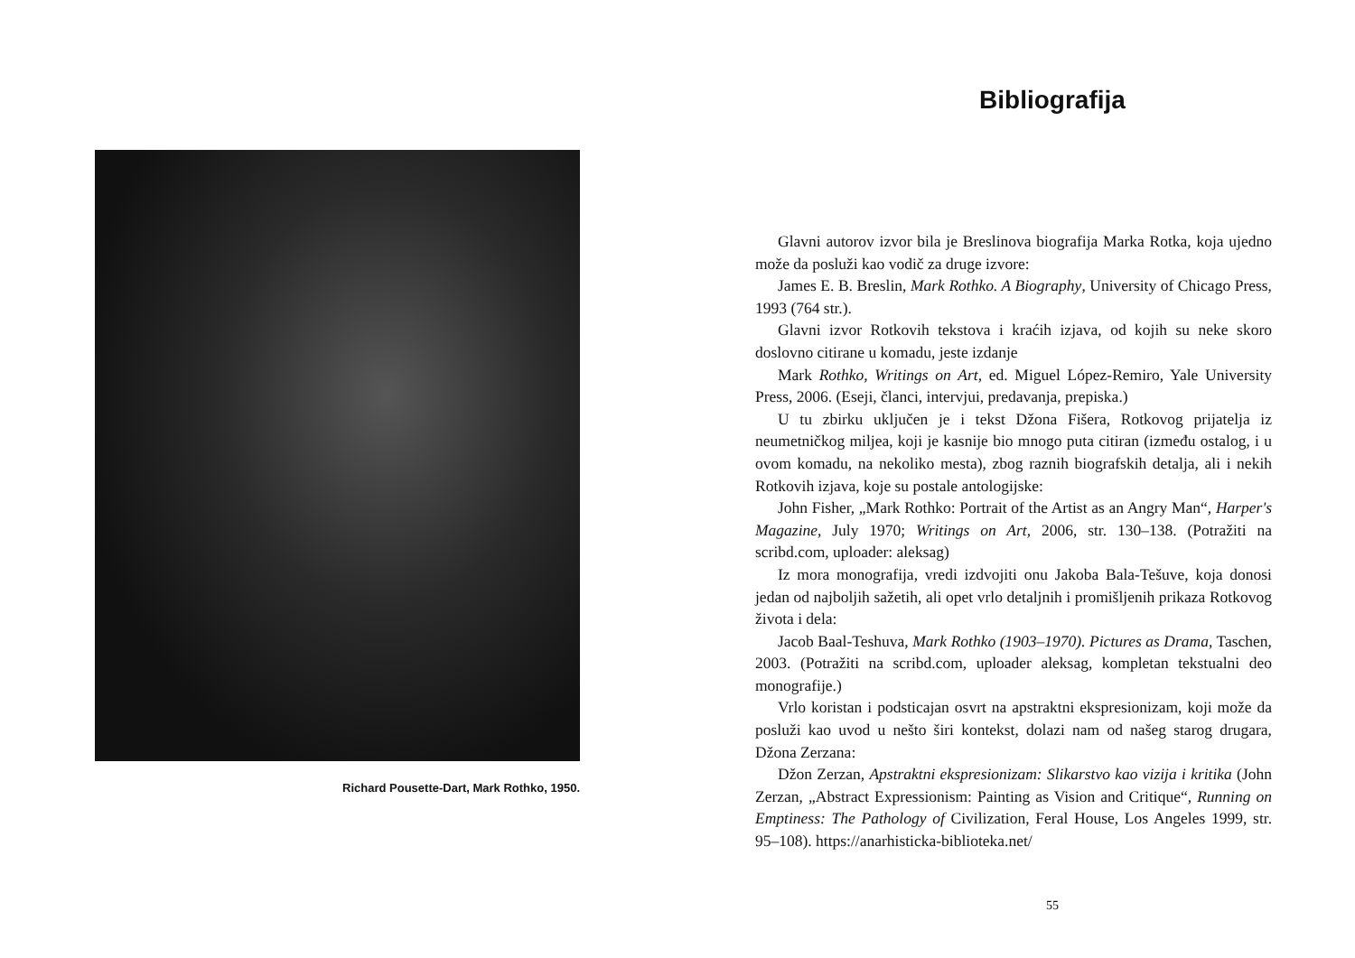Richard Pousette-Dart, Mark Rothko, 1950.
Bibliografija
Glavni autorov izvor bila je Breslinova biografija Marka Rotka, koja ujedno može da posluži kao vodič za druge izvore:
James E. B. Breslin, Mark Rothko. A Biography, University of Chicago Press, 1993 (764 str.).
Glavni izvor Rotkovih tekstova i kraćih izjava, od kojih su neke skoro doslovno citirane u komadu, jeste izdanje
Mark Rothko, Writings on Art, ed. Miguel López-Remiro, Yale University Press, 2006. (Eseji, članci, intervjui, predavanja, prepiska.)
U tu zbirku uključen je i tekst Džona Fišera, Rotkovog prijatelja iz neumetničkog miljea, koji je kasnije bio mnogo puta citiran (između ostalog, i u ovom komadu, na nekoliko mesta), zbog raznih biografskih detalja, ali i nekih Rotkovih izjava, koje su postale antologijske:
John Fisher, „Mark Rothko: Portrait of the Artist as an Angry Man“, Harper's Magazine, July 1970; Writings on Art, 2006, str. 130–138. (Potražiti na scribd.com, uploader: aleksag)
Iz mora monografija, vredi izdvojiti onu Jakoba Bala-Tešuve, koja donosi jedan od najboljih sažetih, ali opet vrlo detaljnih i promišljenih prikaza Rotkovog života i dela:
Jacob Baal-Teshuva, Mark Rothko (1903–1970). Pictures as Drama, Taschen, 2003. (Potražiti na scribd.com, uploader aleksag, kompletan tekstualni deo monografije.)
Vrlo koristan i podsticajan osvrt na apstraktni ekspresionizam, koji može da posluži kao uvod u nešto širi kontekst, dolazi nam od našeg starog drugara, Džona Zerzana:
Džon Zerzan, Apstraktni ekspresionizam: Slikarstvo kao vizija i kritika (John Zerzan, „Abstract Expressionism: Painting as Vision and Critique“, Running on Emptiness: The Pathology of Civilization, Feral House, Los Angeles 1999, str. 95–108). https://anarhisticka-biblioteka.net/
55